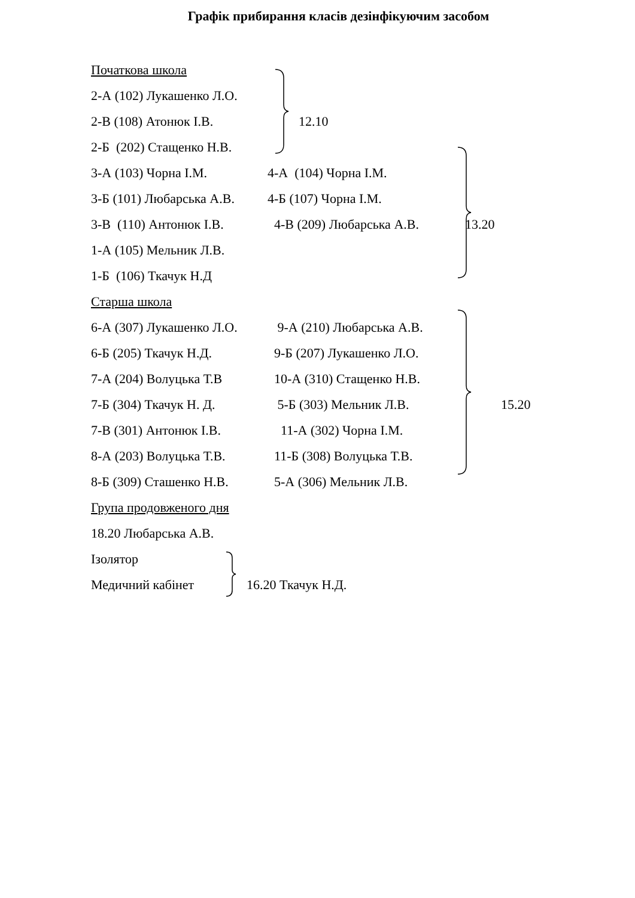Графік прибирання класів дезінфікуючим засобом
Початкова школа
2-А (102) Лукашенко Л.О.
2-В (108) Атонюк І.В. 12.10
2-Б (202) Стащенко Н.В.
3-А (103) Чорна І.М. 4-А (104) Чорна І.М.
3-Б (101) Любарська А.В. 4-Б (107) Чорна І.М.
3-В (110) Антонюк І.В. 4-В (209) Любарська А.В. 13.20
1-А (105) Мельник Л.В.
1-Б (106) Ткачук Н.Д
Старша школа
6-А (307) Лукашенко Л.О. 9-А (210) Любарська А.В.
6-Б (205) Ткачук Н.Д. 9-Б (207) Лукашенко Л.О.
7-А (204) Волуцька Т.В 10-А (310) Стащенко Н.В.
7-Б (304) Ткачук Н. Д. 5-Б (303) Мельник Л.В. 15.20
7-В (301) Антонюк І.В. 11-А (302) Чорна І.М.
8-А (203) Волуцька Т.В. 11-Б (308) Волуцька Т.В.
8-Б (309) Сташенко Н.В. 5-А (306) Мельник Л.В.
Група продовженого дня
18.20 Любарська А.В.
Ізолятор
Медичний кабінет 16.20 Ткачук Н.Д.